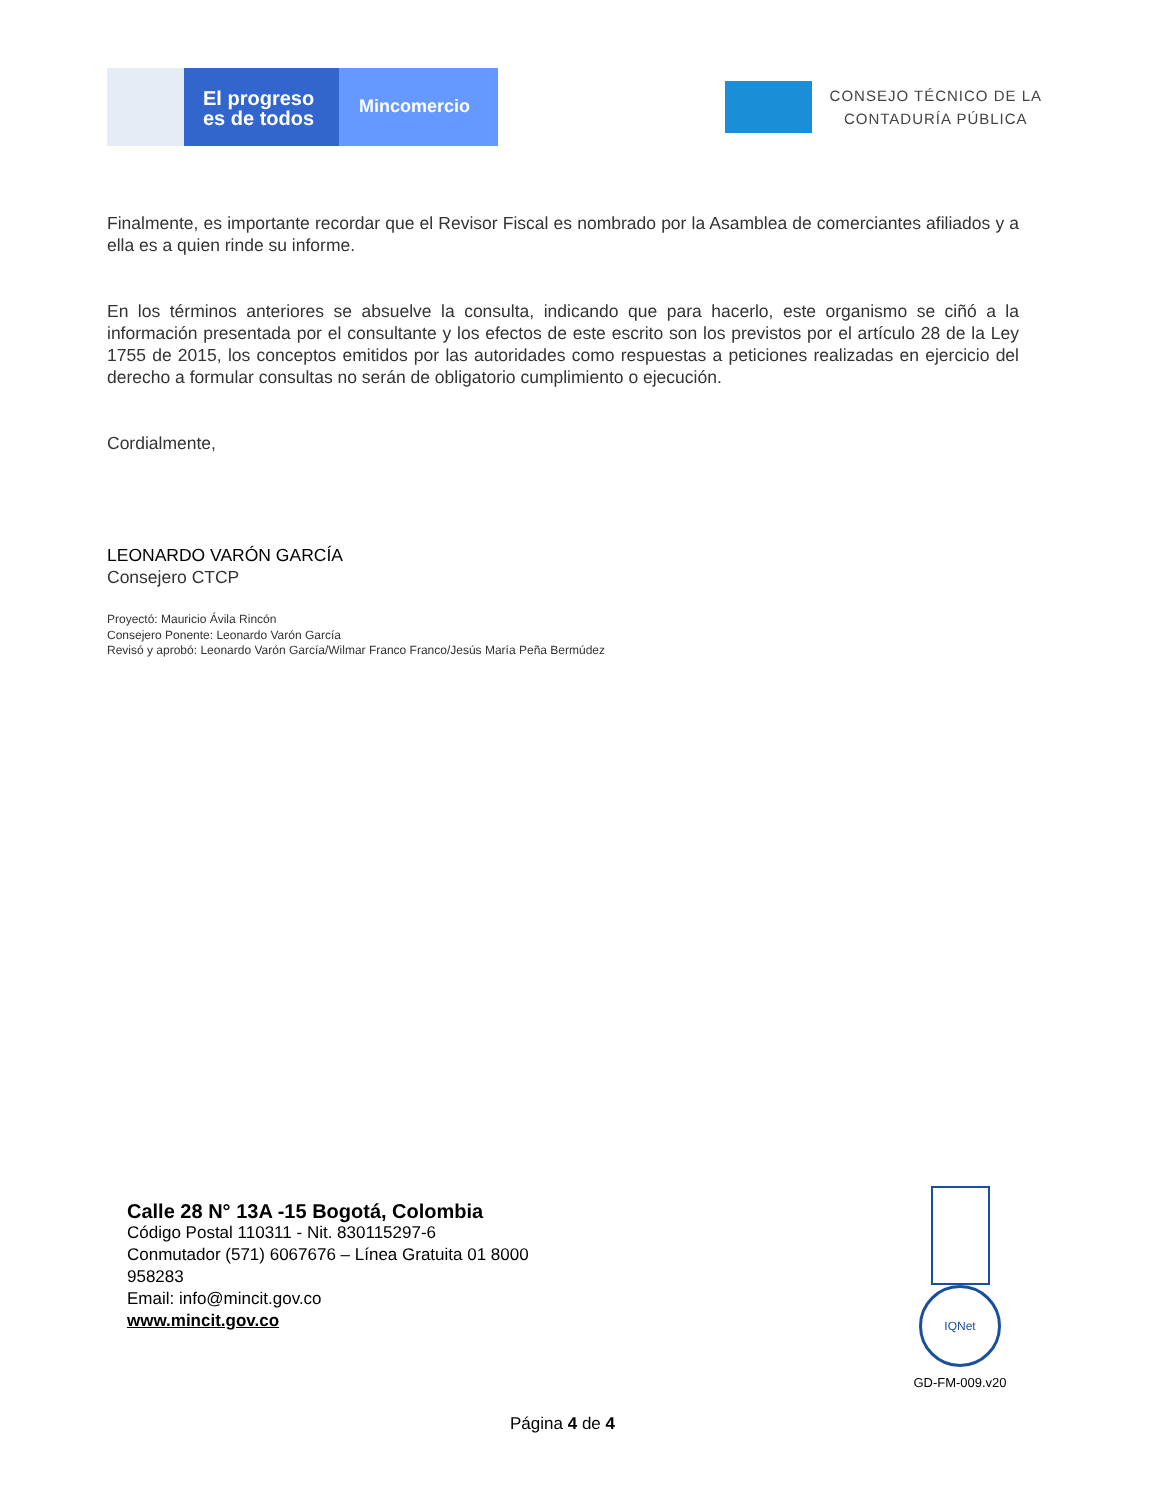El progreso es de todos
Mincomercio
CONSEJO TÉCNICO DE LA
CONTADURÍA PÚBLICA
Finalmente, es importante recordar que el Revisor Fiscal es nombrado por la Asamblea de comerciantes afiliados y a ella es a quien rinde su informe.
En los términos anteriores se absuelve la consulta, indicando que para hacerlo, este organismo se ciñó a la información presentada por el consultante y los efectos de este escrito son los previstos por el artículo 28 de la Ley 1755 de 2015, los conceptos emitidos por las autoridades como respuestas a peticiones realizadas en ejercicio del derecho a formular consultas no serán de obligatorio cumplimiento o ejecución.
Cordialmente,
LEONARDO VARÓN GARCÍA
Consejero CTCP
Proyectó: Mauricio Ávila Rincón
Consejero Ponente: Leonardo Varón García
Revisó y aprobó: Leonardo Varón García/Wilmar Franco Franco/Jesús María Peña Bermúdez
Calle 28 N° 13A -15 Bogotá, Colombia
Código Postal 110311 - Nit. 830115297-6
Conmutador (571) 6067676 – Línea Gratuita 01 8000
958283
Email: info@mincit.gov.co
www.mincit.gov.co
IQNet
GD-FM-009.v20
Página 4 de 4